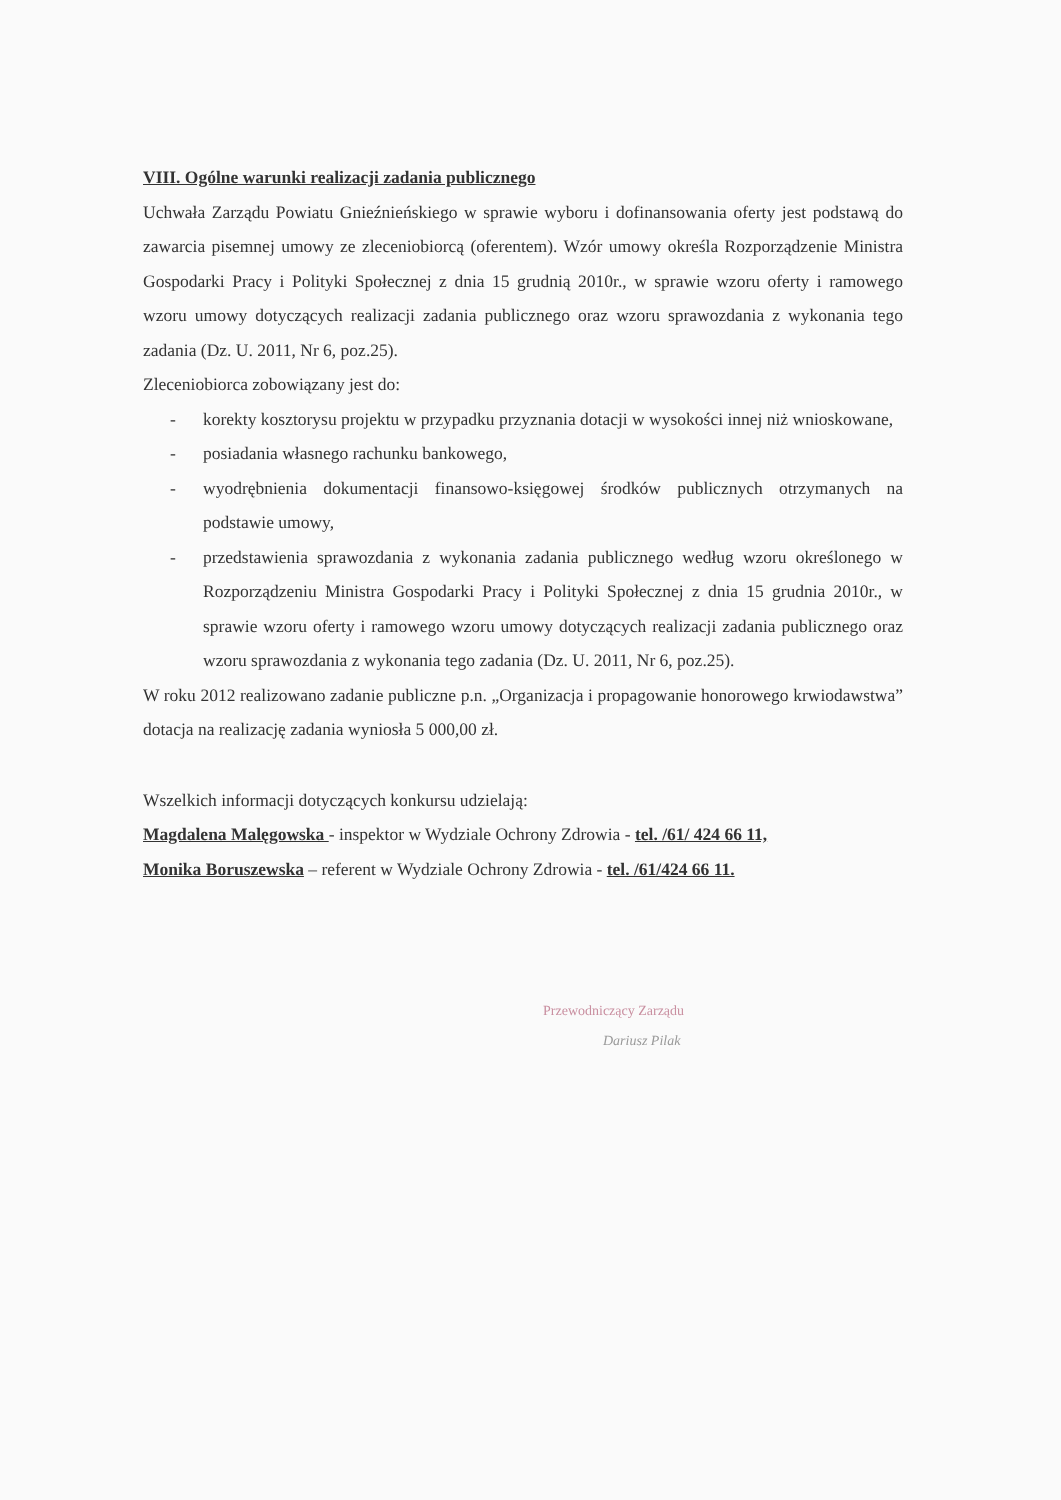VIII. Ogólne warunki realizacji zadania publicznego
Uchwała Zarządu Powiatu Gnieźnieńskiego w sprawie wyboru i dofinansowania oferty jest podstawą do zawarcia pisemnej umowy ze zleceniobiorcą (oferentem). Wzór umowy określa Rozporządzenie Ministra Gospodarki Pracy i Polityki Społecznej z dnia 15 grudnią 2010r., w sprawie wzoru oferty i ramowego wzoru umowy dotyczących realizacji zadania publicznego oraz wzoru sprawozdania z wykonania tego zadania (Dz. U. 2011, Nr 6, poz.25).
Zleceniobiorca zobowiązany jest do:
- korekty kosztorysu projektu w przypadku przyznania dotacji w wysokości innej niż wnioskowane,
- posiadania własnego rachunku bankowego,
- wyodrębnienia dokumentacji finansowo-księgowej środków publicznych otrzymanych na podstawie umowy,
- przedstawienia sprawozdania z wykonania zadania publicznego według wzoru określonego w Rozporządzeniu Ministra Gospodarki Pracy i Polityki Społecznej z dnia 15 grudnia 2010r., w sprawie wzoru oferty i ramowego wzoru umowy dotyczących realizacji zadania publicznego oraz wzoru sprawozdania z wykonania tego zadania (Dz. U. 2011, Nr 6, poz.25).
W roku 2012 realizowano zadanie publiczne p.n. „Organizacja i propagowanie honorowego krwiodawstwa” dotacja na realizację zadania wyniosła 5 000,00 zł.
Wszelkich informacji dotyczących konkursu udzielają:
Magdalena Malęgowska - inspektor w Wydziale Ochrony Zdrowia - tel. /61/ 424 66 11,
Monika Boruszewska – referent w Wydziale Ochrony Zdrowia - tel. /61/424 66 11.
Przewodniczący Zarządu
Dariusz Pilak